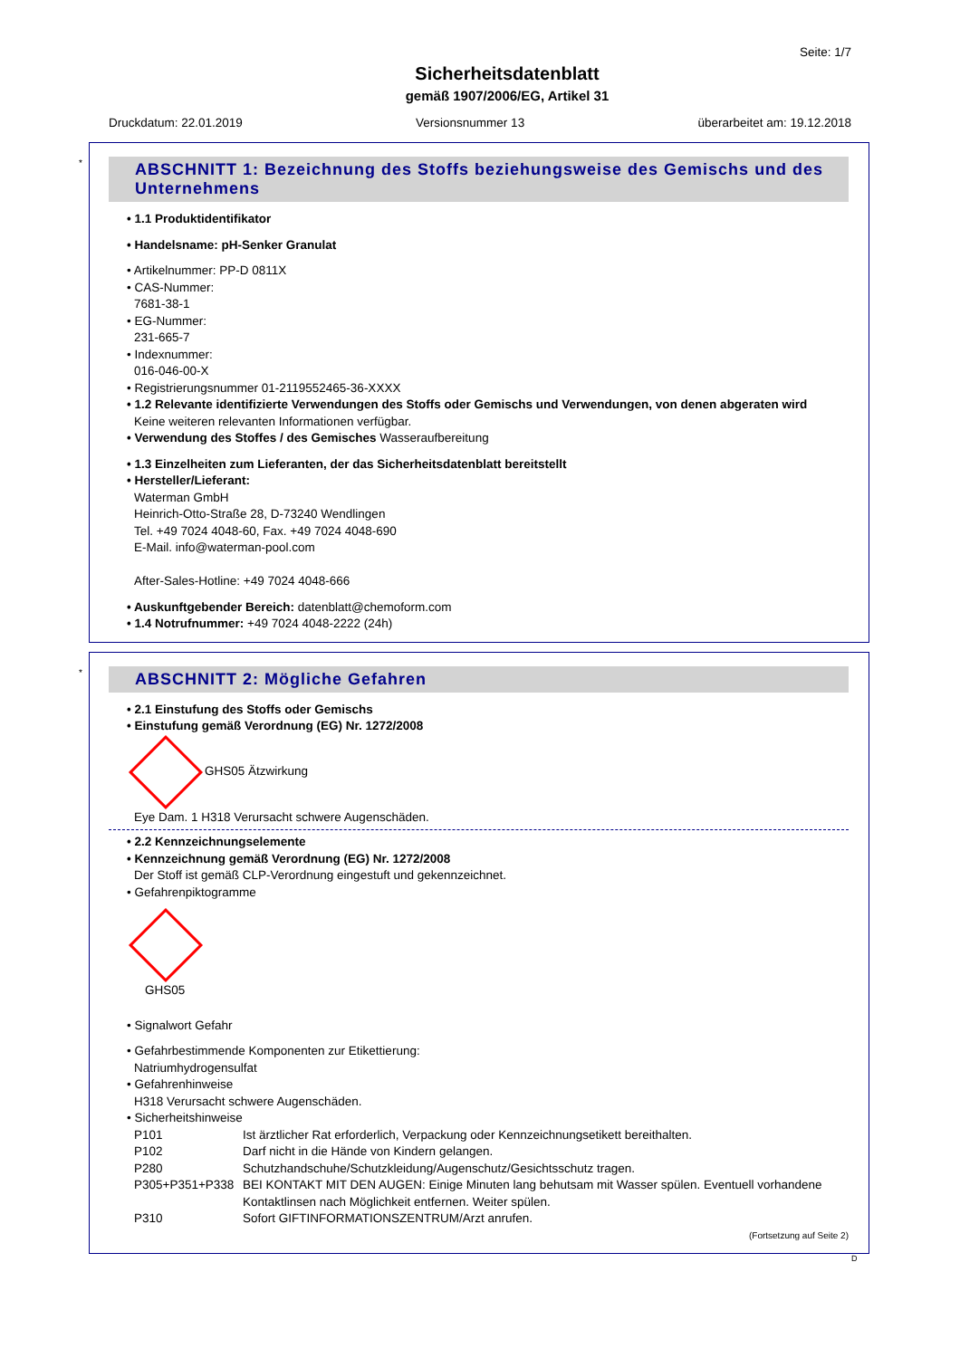Seite: 1/7
Sicherheitsdatenblatt
gemäß 1907/2006/EG, Artikel 31
Druckdatum: 22.01.2019 Versionsnummer 13 überarbeitet am: 19.12.2018
*
ABSCHNITT 1: Bezeichnung des Stoffs beziehungsweise des Gemischs und des Unternehmens
• 1.1 Produktidentifikator
• Handelsname: pH-Senker Granulat
• Artikelnummer: PP-D 0811X
• CAS-Nummer:
7681-38-1
• EG-Nummer:
231-665-7
• Indexnummer:
016-046-00-X
• Registrierungsnummer 01-2119552465-36-XXXX
• 1.2 Relevante identifizierte Verwendungen des Stoffs oder Gemischs und Verwendungen, von denen abgeraten wird
Keine weiteren relevanten Informationen verfügbar.
• Verwendung des Stoffes / des Gemisches Wasseraufbereitung
• 1.3 Einzelheiten zum Lieferanten, der das Sicherheitsdatenblatt bereitstellt
• Hersteller/Lieferant:
Waterman GmbH
Heinrich-Otto-Straße 28, D-73240 Wendlingen
Tel. +49 7024 4048-60, Fax. +49 7024 4048-690
E-Mail. info@waterman-pool.com
After-Sales-Hotline: +49 7024 4048-666
• Auskunftgebender Bereich: datenblatt@chemoform.com
• 1.4 Notrufnummer: +49 7024 4048-2222 (24h)
*
ABSCHNITT 2: Mögliche Gefahren
• 2.1 Einstufung des Stoffs oder Gemischs
• Einstufung gemäß Verordnung (EG) Nr. 1272/2008
GHS05 Ätzwirkung
Eye Dam. 1 H318 Verursacht schwere Augenschäden.
• 2.2 Kennzeichnungselemente
• Kennzeichnung gemäß Verordnung (EG) Nr. 1272/2008
Der Stoff ist gemäß CLP-Verordnung eingestuft und gekennzeichnet.
• Gefahrenpiktogramme
GHS05
• Signalwort Gefahr
• Gefahrbestimmende Komponenten zur Etikettierung:
Natriumhydrogensulfat
• Gefahrenhinweise
H318 Verursacht schwere Augenschäden.
• Sicherheitshinweise
| P101 | Ist ärztlicher Rat erforderlich, Verpackung oder Kennzeichnungsetikett bereithalten. |
| P102 | Darf nicht in die Hände von Kindern gelangen. |
| P280 | Schutzhandschuhe/Schutzkleidung/Augenschutz/Gesichtsschutz tragen. |
| P305+P351+P338 | BEI KONTAKT MIT DEN AUGEN: Einige Minuten lang behutsam mit Wasser spülen. Eventuell vorhandene Kontaktlinsen nach Möglichkeit entfernen. Weiter spülen. |
| P310 | Sofort GIFTINFORMATIONSZENTRUM/Arzt anrufen. |
(Fortsetzung auf Seite 2)
D